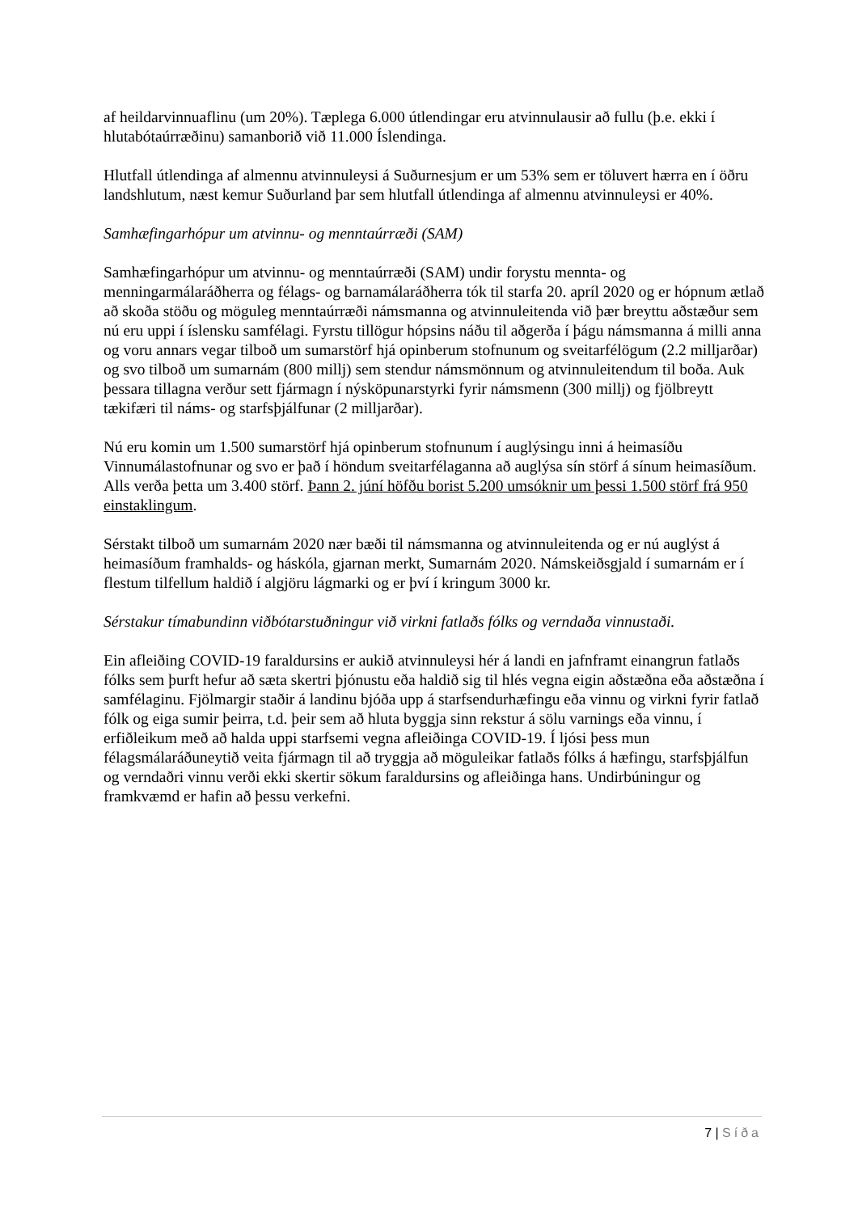af heildarvinnuaflinu (um 20%). Tæplega 6.000 útlendingar eru atvinnulausir að fullu (þ.e. ekki í hlutabótaúrræðinu) samanborið við 11.000 Íslendinga.
Hlutfall útlendinga af almennu atvinnuleysi á Suðurnesjum er um 53% sem er töluvert hærra en í öðru landshlutum, næst kemur Suðurland þar sem hlutfall útlendinga af almennu atvinnuleysi er 40%.
Samhæfingarhópur um atvinnu- og menntaúrræði (SAM)
Samhæfingarhópur um atvinnu- og menntaúrræði (SAM) undir forystu mennta- og menningarmálaráðherra og félags- og barnamálaráðherra tók til starfa 20. apríl 2020 og er hópnum ætlað að skoða stöðu og möguleg menntaúrræði námsmanna og atvinnuleitenda við þær breyttu aðstæður sem nú eru uppi í íslensku samfélagi. Fyrstu tillögur hópsins náðu til aðgerða í þágu námsmanna á milli anna og voru annars vegar tilboð um sumarstörf hjá opinberum stofnunum og sveitarfélögum (2.2 milljarðar) og svo tilboð um sumarnám (800 millj) sem stendur námsmönnum og atvinnuleitendum til boða. Auk þessara tillagna verður sett fjármagn í nýsköpunarstyrki fyrir námsmenn (300 millj) og fjölbreytt tækifæri til náms- og starfsþjálfunar (2 milljarðar).
Nú eru komin um 1.500 sumarstörf hjá opinberum stofnunum í auglýsingu inni á heimasíðu Vinnumálastofnunar og svo er það í höndum sveitarfélaganna að auglýsa sín störf á sínum heimasíðum. Alls verða þetta um 3.400 störf. Þann 2. júní höfðu borist 5.200 umsóknir um þessi 1.500 störf frá 950 einstaklingum.
Sérstakt tilboð um sumarnám 2020 nær bæði til námsmanna og atvinnuleitenda og er nú auglýst á heimasíðum framhalds- og háskóla, gjarnan merkt, Sumarnám 2020. Námskeiðsgjald í sumarnám er í flestum tilfellum haldið í algjöru lágmarki og er því í kringum 3000 kr.
Sérstakur tímabundinn viðbótarstuðningur við virkni fatlaðs fólks og verndaða vinnustaði.
Ein afleiðing COVID-19 faraldursins er aukið atvinnuleysi hér á landi en jafnframt einangrun fatlaðs fólks sem þurft hefur að sæta skertri þjónustu eða haldið sig til hlés vegna eigin aðstæðna eða aðstæðna í samfélaginu. Fjölmargir staðir á landinu bjóða upp á starfsendurhæfingu eða vinnu og virkni fyrir fatlað fólk og eiga sumir þeirra, t.d. þeir sem að hluta byggja sinn rekstur á sölu varnings eða vinnu, í erfiðleikum með að halda uppi starfsemi vegna afleiðinga COVID-19. Í ljósi þess mun félagsmálaráðuneytið veita fjármagn til að tryggja að möguleikar fatlaðs fólks á hæfingu, starfsþjálfun og verndaðri vinnu verði ekki skertir sökum faraldursins og afleiðinga hans. Undirbúningur og framkvæmd er hafin að þessu verkefni.
7 | Síða